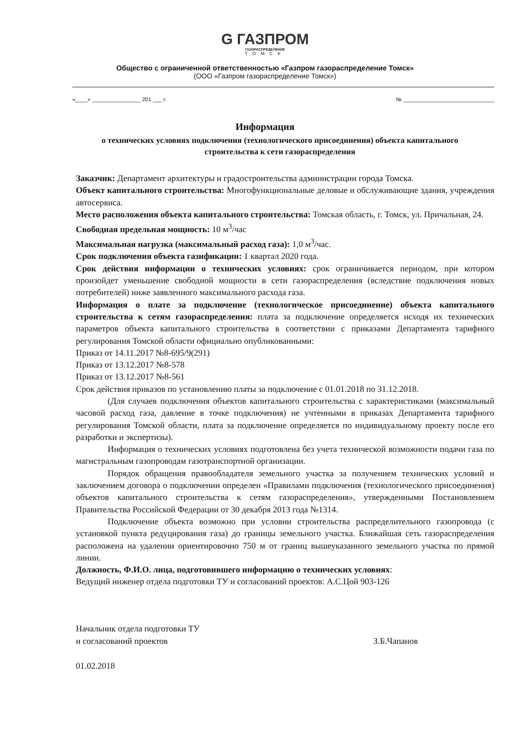G ГАЗПРОМ
ГАЗОРАСПРЕДЕЛЕНИЕ
ТОМСК
Общество с ограниченной ответственностью «Газпром газораспределение Томск»
(ООО «Газпром газораспределение Томск»)
«____» ________________ 201 ___ г. № ______________________________
Информация
о технических условиях подключения (технологического присоединения) объекта капитального строительства к сети газораспределения
Заказчик: Департамент архитектуры и градостроительства администрации города Томска.
Объект капитального строительства: Многофункциональные деловые и обслуживающие здания, учреждения автосервиса.
Место расположения объекта капитального строительства: Томская область, г. Томск, ул. Причальная, 24.
Свободная предельная мощность: 10 м<sup>3</sup>/час
Максимальная нагрузка (максимальный расход газа): 1,0 м<sup>3</sup>/час.
Срок подключения объекта газификации: 1 квартал 2020 года.
Срок действия информации о технических условиях: срок ограничивается периодом, при котором произойдет уменьшение свободной мощности в сети газораспределения (вследствие подключения новых потребителей) ниже заявленного максимального расхода газа.
Информация о плате за подключение (технологическое присоединение) объекта капитального строительства к сетям газораспределения: плата за подключение определяется исходя их технических параметров объекта капитального строительства в соответствии с приказами Департамента тарифного регулирования Томской области официально опубликованными:
Приказ от 14.11.2017 №8-695/9(291)
Приказ от 13.12.2017 №8-578
Приказ от 13.12.2017 №8-561
Срок действия приказов по установлению платы за подключение с 01.01.2018 по 31.12.2018.
(Для случаев подключения объектов капитального строительства с характеристиками (максимальный часовой расход газа, давление в точке подключения) не учтенными в приказах Департамента тарифного регулирования Томской области, плата за подключение определяется по индивидуальному проекту после его разработки и экспертизы).
Информация о технических условиях подготовлена без учета технической возможности подачи газа по магистральным газопроводам газотранспортной организации.
Порядок обращения правообладателя земельного участка за получением технических условий и заключением договора о подключении определен «Правилами подключения (технологического присоединения) объектов капитального строительства к сетям газораспределения», утвержденными Постановлением Правительства Российской Федерации от 30 декабря 2013 года №1314.
Подключение объекта возможно при условии строительства распределительного газопровода (с установкой пункта редуцирования газа) до границы земельного участка. Ближайшая сеть газораспределения расположена на удалении ориентировочно 750 м от границ вышеуказанного земельного участка по прямой линии.
Должность, Ф.И.О. лица, подготовившего информацию о технических условиях:
Ведущий инженер отдела подготовки ТУ и согласований проектов: А.С.Цой 903-126
Начальник отдела подготовки ТУ
и согласований проектов
01.02.2018
З.Б.Чапанов